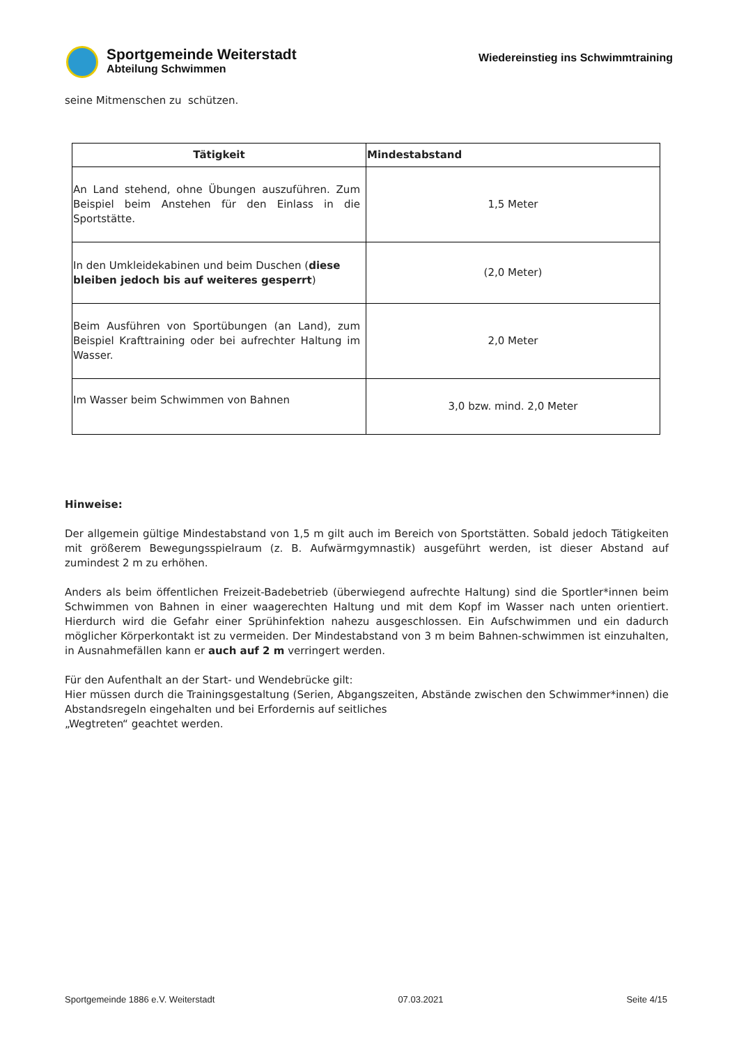Sportgemeinde Weiterstadt
Abteilung Schwimmen
Wiedereinstieg ins Schwimmtraining
seine Mitmenschen zu schützen.
| Tätigkeit | Mindestabstand |
| --- | --- |
| An Land stehend, ohne Übungen auszuführen. Zum Beispiel beim Anstehen für den Einlass in die Sportstätte. | 1,5 Meter |
| In den Umkleidekabinen und beim Duschen ( diese bleiben jedoch bis auf weiteres gesperrt ) | (2,0 Meter) |
| Beim Ausführen von Sportübungen (an Land), zum Beispiel Krafttraining oder bei aufrechter Haltung im Wasser. | 2,0 Meter |
| Im Wasser beim Schwimmen von Bahnen | 3,0 bzw. mind. 2,0 Meter |
Hinweise:
Der allgemein gültige Mindestabstand von 1,5 m gilt auch im Bereich von Sportstätten. Sobald jedoch Tätigkeiten mit größerem Bewegungsspielraum (z. B. Aufwärmgymnastik) ausgeführt werden, ist dieser Abstand auf zumindest 2 m zu erhöhen.
Anders als beim öffentlichen Freizeit-Badebetrieb (überwiegend aufrechte Haltung) sind die Sportler*innen beim Schwimmen von Bahnen in einer waagerechten Haltung und mit dem Kopf im Wasser nach unten orientiert. Hierdurch wird die Gefahr einer Sprühinfektion nahezu ausgeschlossen. Ein Aufschwimmen und ein dadurch möglicher Körperkontakt ist zu vermeiden. Der Mindestabstand von 3 m beim Bahnen-schwimmen ist einzuhalten, in Ausnahmefällen kann er auch auf 2 m verringert werden.
Für den Aufenthalt an der Start- und Wendebrücke gilt:
Hier müssen durch die Trainingsgestaltung (Serien, Abgangszeiten, Abstände zwischen den Schwimmer*innen) die Abstandsregeln eingehalten und bei Erfordernis auf seitliches
„Wegtreten“ geachtet werden.
Sportgemeinde 1886 e.V. Weiterstadt 07.03.2021 Seite 4/15